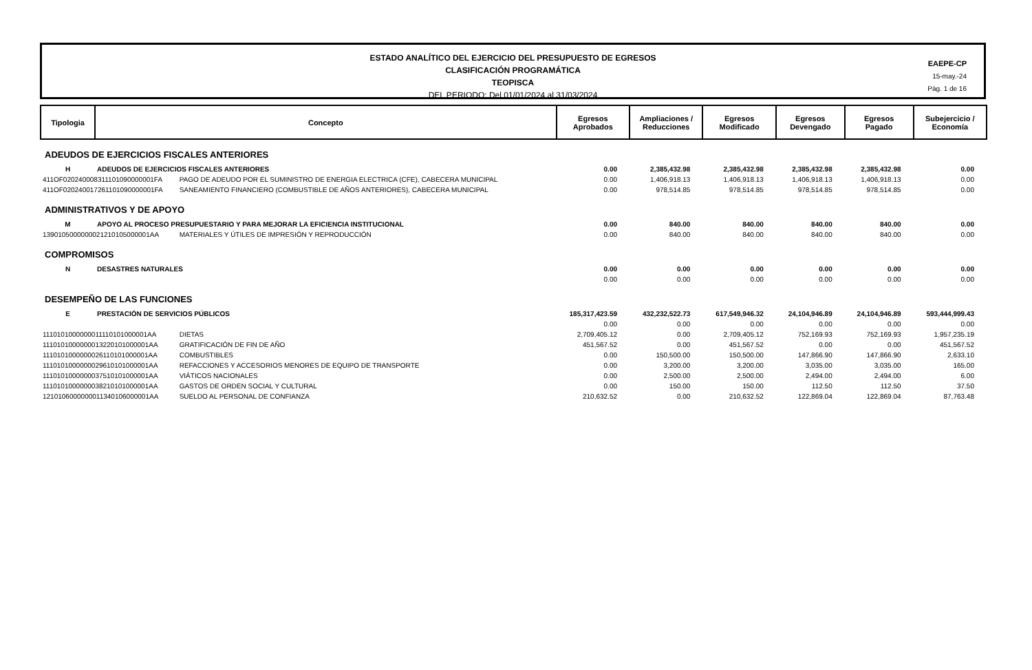ESTADO ANALÍTICO DEL EJERCICIO DEL PRESUPUESTO DE EGRESOS
CLASIFICACIÓN PROGRAMÁTICA
TEOPISCA
DEL PERIODO: Del 01/01/2024 al 31/03/2024
EAEPE-CP
15-may.-24
Pág. 1 de 16
| Tipologia | Concepto | | Egresos Aprobados | Ampliaciones / Reducciones | Egresos Modificado | Egresos Devengado | Egresos Pagado | Subejercicio / Economía |
| --- | --- | --- | --- | --- | --- | --- | --- | --- |
| ADEUDOS DE EJERCICIOS FISCALES ANTERIORES | | | | | | | | |
| H | ADEUDOS DE EJERCICIOS FISCALES ANTERIORES | | 0.00 | 2,385,432.98 | 2,385,432.98 | 2,385,432.98 | 2,385,432.98 | 0.00 |
| 411OF020240008311101090000001FA | | PAGO DE ADEUDO POR EL SUMINISTRO DE ENERGIA ELECTRICA (CFE), CABECERA MUNICIPAL | 0.00 | 1,406,918.13 | 1,406,918.13 | 1,406,918.13 | 1,406,918.13 | 0.00 |
| 411OF020240017261101090000001FA | | SANEAMIENTO FINANCIERO (COMBUSTIBLE DE AÑOS ANTERIORES), CABECERA MUNICIPAL | 0.00 | 978,514.85 | 978,514.85 | 978,514.85 | 978,514.85 | 0.00 |
| ADMINISTRATIVOS Y DE APOYO | | | | | | | | |
| M | APOYO AL PROCESO PRESUPUESTARIO Y PARA MEJORAR LA EFICIENCIA INSTITUCIONAL | | 0.00 | 840.00 | 840.00 | 840.00 | 840.00 | 0.00 |
| 1390105000000021210105000001AA | | MATERIALES Y ÚTILES DE IMPRESIÓN Y REPRODUCCIÓN | 0.00 | 840.00 | 840.00 | 840.00 | 840.00 | 0.00 |
| COMPROMISOS | | | | | | | | |
| N | DESASTRES NATURALES | | 0.00 | 0.00 | 0.00 | 0.00 | 0.00 | 0.00 |
| | | | 0.00 | 0.00 | 0.00 | 0.00 | 0.00 | 0.00 |
| DESEMPEÑO DE LAS FUNCIONES | | | | | | | | |
| E | PRESTACIÓN DE SERVICIOS PÚBLICOS | | 185,317,423.59 | 432,232,522.73 | 617,549,946.32 | 24,104,946.89 | 24,104,946.89 | 593,444,999.43 |
| | | | 0.00 | 0.00 | 0.00 | 0.00 | 0.00 | 0.00 |
| 1110101000000011110101000001AA | | DIETAS | 2,709,405.12 | 0.00 | 2,709,405.12 | 752,169.93 | 752,169.93 | 1,957,235.19 |
| 1110101000000013220101000001AA | | GRATIFICACIÓN DE FIN DE AÑO | 451,567.52 | 0.00 | 451,567.52 | 0.00 | 0.00 | 451,567.52 |
| 1110101000000026110101000001AA | | COMBUSTIBLES | 0.00 | 150,500.00 | 150,500.00 | 147,866.90 | 147,866.90 | 2,633.10 |
| 1110101000000029610101000001AA | | REFACCIONES Y ACCESORIOS MENORES DE EQUIPO DE TRANSPORTE | 0.00 | 3,200.00 | 3,200.00 | 3,035.00 | 3,035.00 | 165.00 |
| 1110101000000037510101000001AA | | VIÁTICOS NACIONALES | 0.00 | 2,500.00 | 2,500.00 | 2,494.00 | 2,494.00 | 6.00 |
| 1110101000000038210101000001AA | | GASTOS DE ORDEN SOCIAL Y CULTURAL | 0.00 | 150.00 | 150.00 | 112.50 | 112.50 | 37.50 |
| 1210106000000011340106000001AA | | SUELDO AL PERSONAL DE CONFIANZA | 210,632.52 | 0.00 | 210,632.52 | 122,869.04 | 122,869.04 | 87,763.48 |